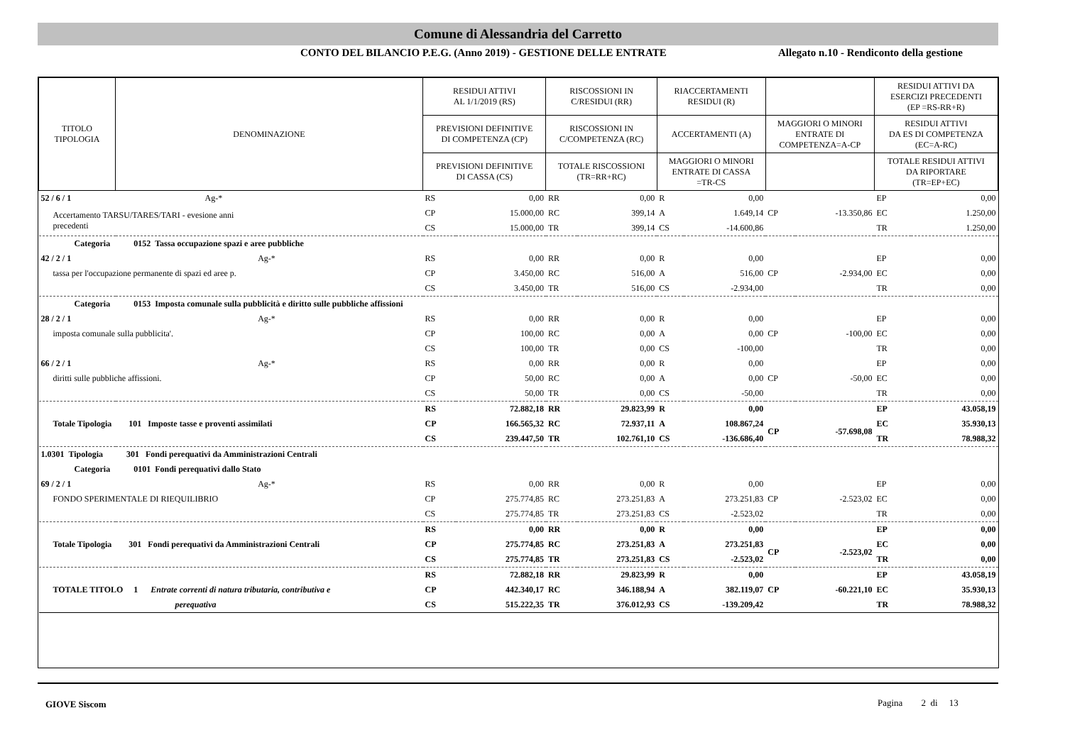Comune di Alessandria del Carretto
CONTO DEL BILANCIO P.E.G. (Anno 2019) - GESTIONE DELLE ENTRATE Allegato n.10 - Rendiconto della gestione
| TITOLO TIPOLOGIA | DENOMINAZIONE | RESIDUI ATTIVI AL 1/1/2019 (RS) | | RISCOSSIONI IN C/RESIDUI (RR) | | RIACCERTAMENTI RESIDUI (R) | | | | RESIDUI ATTIVI DA ESERCIZI PRECEDENTI (EP =RS-RR+R) | |
| --- | --- | --- | --- | --- | --- | --- | --- | --- | --- | --- | --- |
| | | PREVISIONI DEFINITIVE DI COMPETENZA (CP) | | RISCOSSIONI IN C/COMPETENZA (RC) | | ACCERTAMENTI (A) | | MAGGIORI O MINORI ENTRATE DI COMPETENZA=A-CP | | RESIDUI ATTIVI DA ES DI COMPETENZA (EC=A-RC) | |
| | | PREVISIONI DEFINITIVE DI CASSA (CS) | | TOTALE RISCOSSIONI (TR=RR+RC) | | MAGGIORI O MINORI ENTRATE DI CASSA =TR-CS | | | | TOTALE RESIDUI ATTIVI DA RIPORTARE (TR=EP+EC) | |
| 52 / 6 / 1 Ag-* | | RS | 0,00 | RR | 0,00 | R | 0,00 | | | EP | 0,00 |
| Accertamento TARSU/TARES/TARI - evesione anni precedenti | | CP | 15.000,00 | RC | 399,14 | A | 1.649,14 | CP | -13.350,86 | EC | 1.250,00 |
| | | CS | 15.000,00 | TR | 399,14 | CS | -14.600,86 | | | TR | 1.250,00 |
| Categoria 0152 Tassa occupazione spazi e aree pubbliche | | | | | | | | | | | |
| 42 / 2 / 1 Ag-* | | RS | 0,00 | RR | 0,00 | R | 0,00 | | | EP | 0,00 |
| tassa per l'occupazione permanente di spazi ed aree p. | | CP | 3.450,00 | RC | 516,00 | A | 516,00 | CP | -2.934,00 | EC | 0,00 |
| | | CS | 3.450,00 | TR | 516,00 | CS | -2.934,00 | | | TR | 0,00 |
| Categoria 0153 Imposta comunale sulla pubblicità e diritto sulle pubbliche affissioni | | | | | | | | | | | |
| 28 / 2 / 1 Ag-* | | RS | 0,00 | RR | 0,00 | R | 0,00 | | | EP | 0,00 |
| imposta comunale sulla pubblicita'. | | CP | 100,00 | RC | 0,00 | A | 0,00 | CP | -100,00 | EC | 0,00 |
| | | CS | 100,00 | TR | 0,00 | CS | -100,00 | | | TR | 0,00 |
| 66 / 2 / 1 Ag-* | | RS | 0,00 | RR | 0,00 | R | 0,00 | | | EP | 0,00 |
| diritti sulle pubbliche affissioni. | | CP | 50,00 | RC | 0,00 | A | 0,00 | CP | -50,00 | EC | 0,00 |
| | | CS | 50,00 | TR | 0,00 | CS | -50,00 | | | TR | 0,00 |
| | | RS | 72.882,18 | RR | 29.823,99 | R | 0,00 | | | EP | 43.058,19 |
| Totale Tipologia 101 Imposte tasse e proventi assimilati | | CP | 166.565,32 | RC | 72.937,11 | A | 108.867,24 | CP | -57.698,08 | EC | 35.930,13 |
| | | CS | 239.447,50 | TR | 102.761,10 | CS | -136.686,40 | | | TR | 78.988,32 |
| 1.0301 Tipologia 301 Fondi perequativi da Amministrazioni Centrali | | | | | | | | | | | |
| Categoria 0101 Fondi perequativi dallo Stato | | | | | | | | | | | |
| 69 / 2 / 1 Ag-* | | RS | 0,00 | RR | 0,00 | R | 0,00 | | | EP | 0,00 |
| FONDO SPERIMENTALE DI RIEQUILIBRIO | | CP | 275.774,85 | RC | 273.251,83 | A | 273.251,83 | CP | -2.523,02 | EC | 0,00 |
| | | CS | 275.774,85 | TR | 273.251,83 | CS | -2.523,02 | | | TR | 0,00 |
| | | RS | 0,00 | RR | 0,00 | R | 0,00 | | | EP | 0,00 |
| Totale Tipologia 301 Fondi perequativi da Amministrazioni Centrali | | CP | 275.774,85 | RC | 273.251,83 | A | 273.251,83 | CP | -2.523,02 | EC | 0,00 |
| | | CS | 275.774,85 | TR | 273.251,83 | CS | -2.523,02 | | | TR | 0,00 |
| | | RS | 72.882,18 | RR | 29.823,99 | R | 0,00 | | | EP | 43.058,19 |
| TOTALE TITOLO 1 Entrate correnti di natura tributaria, contributiva e | | CP | 442.340,17 | RC | 346.188,94 | A | 382.119,07 | CP | -60.221,10 | EC | 35.930,13 |
| perequativa | | CS | 515.222,35 | TR | 376.012,93 | CS | -139.209,42 | | | TR | 78.988,32 |
GIOVE Siscom Pagina 2 di 13